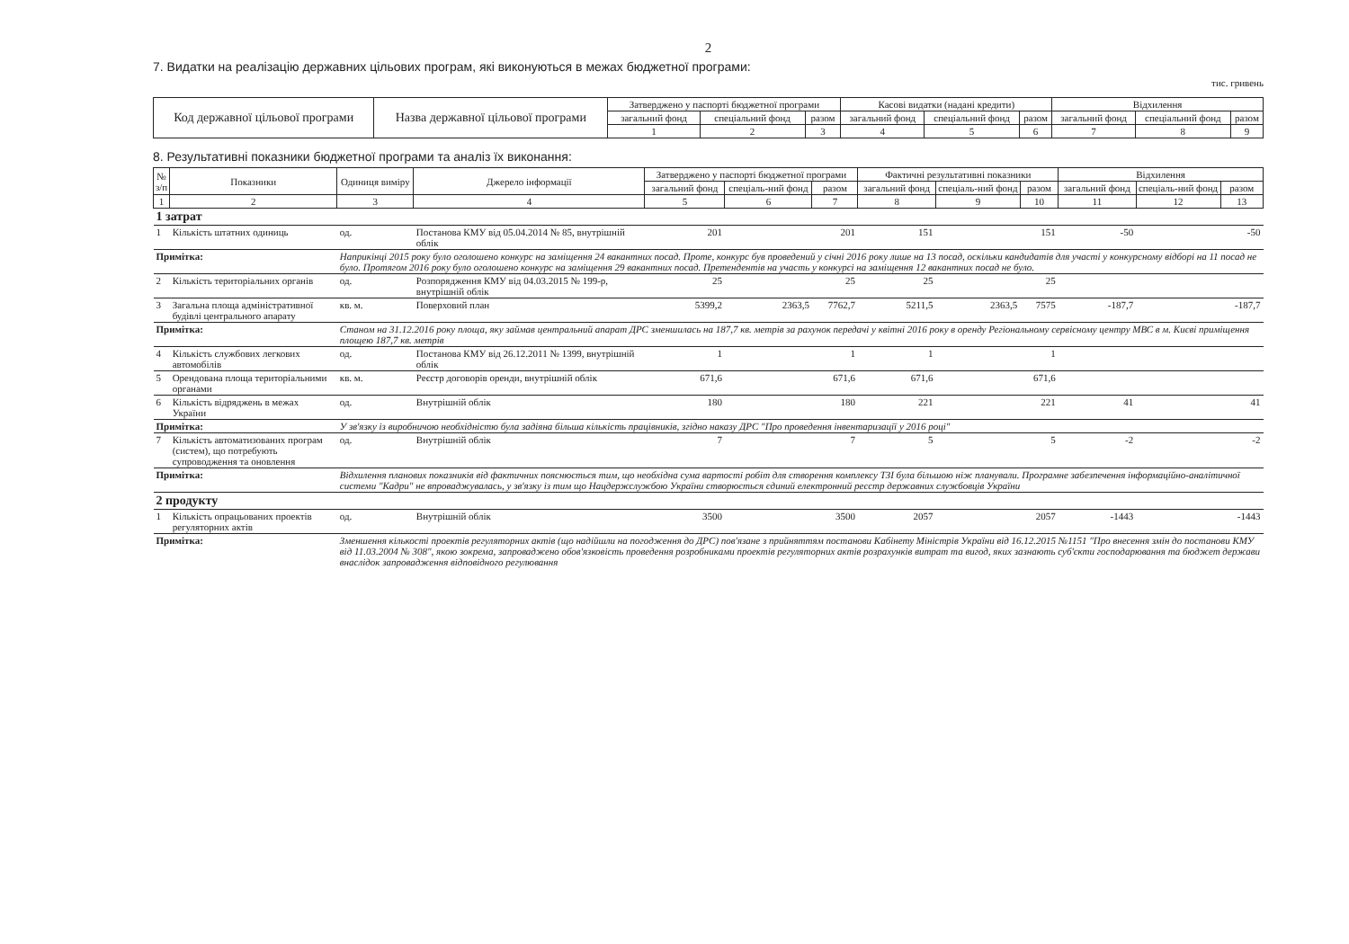2
7. Видатки на реалізацію державних цільових програм, які виконуються в межах бюджетної програми:
тис. гривень
| Код державної цільової програми | Назва державної цільової програми | Затверджено у паспорті бюджетної програми | | | Касові видатки (надані кредити) | | | Відхилення | | |
| --- | --- | --- | --- | --- | --- | --- | --- | --- | --- | --- |
| | | загальний фонд | спеціальний фонд | разом | загальний фонд | спеціальний фонд | разом | загальний фонд | спеціальний фонд | разом |
| | | 1 | 2 | 3 | 4 | 5 | 6 | 7 | 8 | 9 |
8. Результативні показники бюджетної програми та аналіз їх виконання:
| № з/п | Показники | Одиниця виміру | Джерело інформації | Затверджено у паспорті бюджетної програми | | | Фактичні результативні показники | | | Відхилення | | |
| --- | --- | --- | --- | --- | --- | --- | --- | --- | --- | --- | --- | --- |
| | | | | загальний фонд | спеціаль-ний фонд | разом | загальний фонд | спеціаль-ний фонд | разом | загальний фонд | спеціаль-ний фонд | разом |
| 1 | 2 | 3 | 4 | 5 | 6 | 7 | 8 | 9 | 10 | 11 | 12 | 13 |
| 1 затрат | | | | | | | | | | | | |
| 1 | Кількість штатних одиниць | од. | Постанова КМУ від 05.04.2014 № 85, внутрішній облік | 201 | | 201 | 151 | | 151 | -50 | | -50 |
| Примітка: | | Наприкінці 2015 року було оголошено конкурс на заміщення 24 вакантних посад. Проте, конкурс був проведений у січні 2016 року лише на 13 посад, оскільки кандидатів для участі у конкурсному відборі на 11 посад не було. Протягом 2016 року було оголошено конкурс на заміщення 29 вакантних посад. Претендентів на участь у конкурсі на заміщення 12 вакантних посад не було. | | | | | | | | | | |
| 2 | Кількість територіальних органів | од. | Розпорядження КМУ від 04.03.2015 № 199-р, внутрішній облік | 25 | | 25 | 25 | | 25 | | | |
| 3 | Загальна площа адміністративної будівлі центрального апарату | кв. м. | Поверховий план | 5399,2 | 2363,5 | 7762,7 | 5211,5 | 2363,5 | 7575 | -187,7 | | -187,7 |
| Примітка: | | Станом на 31.12.2016 року площа, яку займав центральний апарат ДРС зменшилась на 187,7 кв. метрів за рахунок передачі у квітні 2016 року в оренду Регіональному сервісному центру МВС в м. Києві приміщення площею 187,7 кв. метрів | | | | | | | | | | |
| 4 | Кількість службових легкових автомобілів | од. | Постанова КМУ від 26.12.2011 № 1399, внутрішній облік | 1 | | 1 | 1 | | 1 | | | |
| 5 | Орендована площа територіальними органами | кв. м. | Реєстр договорів оренди, внутрішній облік | 671,6 | | 671,6 | 671,6 | | 671,6 | | | |
| 6 | Кількість відряджень в межах України | од. | Внутрішній облік | 180 | | 180 | 221 | | 221 | 41 | | 41 |
| Примітка: | | У зв'язку із виробничою необхідністю була задіяна більша кількість працівників, згідно наказу ДРС "Про проведення інвентаризації у 2016 році" | | | | | | | | | | |
| 7 | Кількість автоматизованих програм (систем), що потребують супроводження та оновлення | од. | Внутрішній облік | 7 | | 7 | 5 | | 5 | -2 | | -2 |
| Примітка: | | Відхилення планових показників від фактичних пояснюється тим, що необхідна сума вартості робіт для створення комплексу ТЗІ була більшою ніж планували. Програмне забезпечення інформаційно-аналітичної системи "Кадри" не впроваджувалась, у зв'язку із тим що Нацдержслужбою України створюється єдиний електронний реєстр державних службовців України | | | | | | | | | | |
| 2 продукту | | | | | | | | | | | | |
| 1 | Кількість опрацьованих проектів регуляторних актів | од. | Внутрішній облік | 3500 | | 3500 | 2057 | | 2057 | -1443 | | -1443 |
| Примітка: | | Зменшення кількості проектів регуляторних актів (що надійшли на погодження до ДРС) пов'язане з прийняттям постанови Кабінету Міністрів України від 16.12.2015 №1151 "Про внесення змін до постанови КМУ від 11.03.2004 № 308", якою зокрема, запроваджено обов'язковість проведення розробниками проектів регуляторних актів розрахунків витрат та вигод, яких зазнають суб'єкти господарювання та бюджет держави внаслідок запровадження відповідного регулювання | | | | | | | | | | |